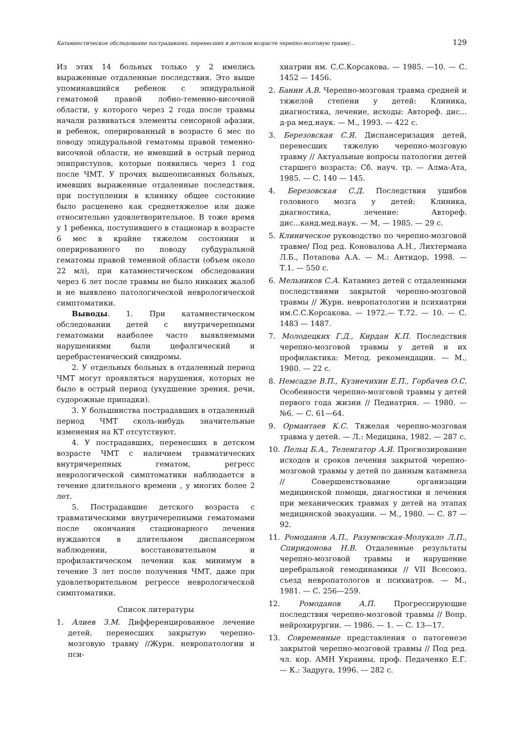Катамнестическое обследование пострадавших, перенесших в детском возрасте черепно-мозговую травму… 129
Из этих 14 больных только у 2 имелись выраженные отдаленные последствия. Это выше упоминавшийся ребенок с эпидуральной гематомой правой лобно-теменно-височной области, у которого через 2 года после травмы начали развиваться элементы сенсорной афазии, и ребенок, оперированный в возрасте 6 мес по поводу эпидуральной гематомы правой теменно-височной области, не имевший в острый период эпиприступов, которые появились через 1 год после ЧМТ. У прочих вышеописанных больных, имевших выраженные отдаленные последствия, при поступлении в клинику общее состояние было расценено как среднетяжелое или даже относительно удовлетворительное. В тоже время у 1 ребенка, поступившего в стационар в возрасте 6 мес в крайне тяжелом состоянии и оперированного по поводу субдуральной гематомы правой теменной области (объем около 22 мл), при катамнестическом обследовании через 6 лет после травмы не было никаких жалоб и не выявлено патологической неврологической симптоматики.
Выводы. 1. При катамнестическом обследовании детей с внутричерепными гематомами наиболее часто выявляемыми нарушениями были цефалгический и церебрастенический синдромы.
2. У отдельных больных в отдаленный период ЧМТ могут проявляться нарушения, которых не было в острый период (ухудшение зрения, речи, судорожные припадки).
3. У большинства пострадавших в отдаленный период ЧМТ сколь-нибудь значительные изменения на КТ отсутствуют.
4. У пострадавших, перенесших в детском возрасте ЧМТ с наличием травматических внутричерепных гематом, регресс неврологической симптоматики наблюдается в течение длительного времени , у многих более 2 лет.
5. Пострадавшие детского возраста с травматическими внутричерепными гематомами после окончания стационарного лечения нуждаются в длительном диспансерном наблюдении, восстановительном и профилактическом лечении как минимум в течение 3 лет после получения ЧМТ, даже при удовлетворительном регрессе неврологической симптоматики.
Список литературы
1. Алиев З.М. Дифференцированное лечение детей, перенесших закрытую черепно-мозговую травму //Журн. невропатологии и пси-
хиатрии им. С.С.Корсакова. — 1985. —10. — С. 1452 — 1456.
2. Банин А.В. Черепно-мозговая травма средней и тяжелой степени у детей: Клиника, диагностика, лечение, исходы: Автореф. дис... д-ра мед.наук. — М., 1993. — 422 с.
3. Березовская С.Я. Диспансеризация детей, перенесших тяжелую черепно-мозговую травму // Актуальные вопросы патологии детей старшего возраста: Сб. науч. тр. — Алма-Ата, 1985. — С. 140 — 145.
4. Березовская С.Д. Последствия ушибов головного мозга у детей: Клиника, диагностика, лечение: Автореф. дис...канд.мед.наук. — М, — 1985. — 29 с.
5. Клиническое руководство по черепно-мозговой травме/ Под ред. Коновалова А.Н., Лихтермана Л.Б., Потапова А.А. — М.: Антидор, 1998. — Т.1. — 550 с.
6. Мельников С.А. Катамнез детей с отдаленными последствиями закрытой черепно-мозговой травмы // Журн. невропатологии и психиатрии им.С.С.Корсакова. — 1972.— Т.72. — 10. — С. 1483 — 1487.
7. Молодецких Г.Д., Кирдан К.П. Последствия черепно-мозговой травмы у детей и их профилактика: Метод. рекомендации. — М., 1980. — 22 с.
8. Немсадзе В.П., Кузнечихин Е.П., Горбачев О.С. Особенности черепно-мозговой травмы у детей первого года жизни // Педиатрия. — 1980. — №6. — С. 61—64.
9. Ормантаев К.С. Тяжелая черепно-мозговая травма у детей. — Л.: Медицина, 1982. — 287 с.
10. Пельц Б.А., Теленгатор А.Я. Прогнозирование исходов и сроков лечения закрытой черепно-мозговой травмы у детей по данным катамнеза // Совершенствование организации медицинской помощи, диагностики и лечения при механических травмах у детей на этапах медицинской эвакуации. — М., 1980. — С. 87 — 92.
11. Ромоданов А.П., Разумовская-Молукало Л.П., Спиридонова Н.В. Отдаленные результаты черепно-мозговой травмы и нарушение церебральной гемодинамики // VII Всесоюз. съезд невропатологов и психиатров. — М., 1981. — С. 256—259.
12. Ромоданов А.П. Прогрессирующие последствия черепно-мозговой травмы // Вопр. нейрохирургии. — 1986. — 1. — С. 13—17.
13. Современные представления о патогенезе закрытой черепно-мозговой травмы // Под ред. чл. кор. АМН Украины, проф. Педаченко Е.Г. — К.: Задруга, 1996. — 282 с.